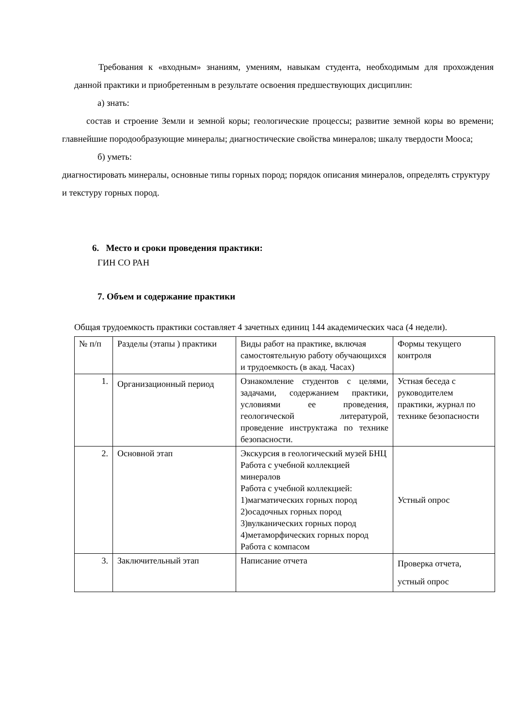Требования к «входным» знаниям, умениям, навыкам студента, необходимым для прохождения данной практики и приобретенным в результате освоения предшествующих дисциплин:
а) знать:
состав и строение Земли и земной коры; геологические процессы; развитие земной коры во времени; главнейшие породообразующие минералы; диагностические свойства минералов; шкалу твердости Мооса;
б) уметь:
диагностировать минералы, основные типы горных пород; порядок описания минералов, определять структуру и текстуру горных пород.
6. Место и сроки проведения практики:
ГИН СО РАН
7. Объем и содержание практики
Общая трудоемкость практики составляет 4 зачетных единиц 144 академических часа (4 недели).
| № п/п | Разделы (этапы ) практики | Виды работ на практике, включая самостоятельную работу обучающихся и трудоемкость (в акад. Часах) | Формы текущего контроля |
| 1. | Организационный период | Ознакомление студентов с целями, задачами, содержанием практики, условиями ее проведения, геологической литературой, проведение инструктажа по технике безопасности. | Устная беседа с руководителем практики, журнал по технике безопасности |
| 2. | Основной этап | Экскурсия в геологический музей БНЦ Работа с учебной коллекцией минералов Работа с учебной коллекцией: 1)магматических горных пород 2)осадочных горных пород 3)вулканических горных пород 4)метаморфических горных пород Работа с компасом | Устный опрос |
| 3. | Заключительный этап | Написание отчета | Проверка отчета, устный опрос |